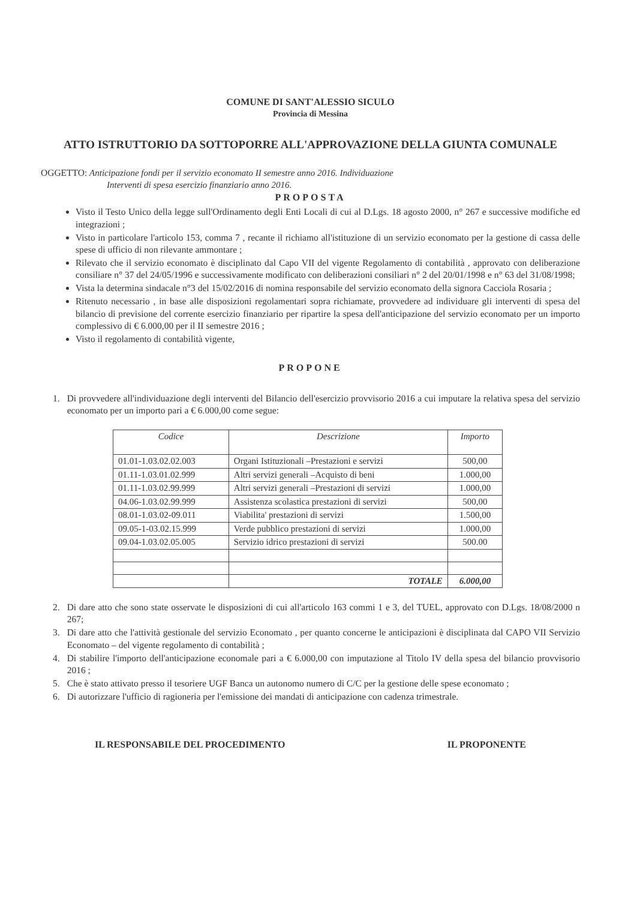COMUNE DI SANT'ALESSIO SICULO
Provincia di Messina
ATTO ISTRUTTORIO DA SOTTOPORRE ALL'APPROVAZIONE DELLA GIUNTA COMUNALE
OGGETTO: Anticipazione fondi per il servizio economato II semestre anno 2016. Individuazione
Interventi di spesa esercizio finanziario anno 2016.
PROPOSTA
Visto il Testo Unico della legge sull'Ordinamento degli Enti Locali di cui al D.Lgs. 18 agosto 2000, n° 267 e successive modifiche ed integrazioni ;
Visto in particolare l'articolo 153, comma 7 , recante il richiamo all'istituzione di un servizio economato per la gestione di cassa delle spese di ufficio di non rilevante ammontare ;
Rilevato che il servizio economato è disciplinato dal Capo VII del vigente Regolamento di contabilità , approvato con deliberazione consiliare n° 37 del 24/05/1996 e successivamente modificato con deliberazioni consiliari n° 2 del 20/01/1998 e n° 63 del 31/08/1998;
Vista la determina sindacale n°3 del 15/02/2016 di nomina responsabile del servizio economato della signora Cacciola Rosaria ;
Ritenuto necessario , in base alle disposizioni regolamentari sopra richiamate, provvedere ad individuare gli interventi di spesa del bilancio di previsione del corrente esercizio finanziario per ripartire la spesa dell'anticipazione del servizio economato per un importo complessivo di € 6.000,00 per il II semestre 2016 ;
Visto il regolamento di contabilità vigente,
PROPONE
1. Di provvedere all'individuazione degli interventi del Bilancio dell'esercizio provvisorio 2016 a cui imputare la relativa spesa del servizio economato per un importo pari a € 6.000,00 come segue:
| Codice | Descrizione | Importo |
| --- | --- | --- |
| 01.01-1.03.02.02.003 | Organi Istituzionali –Prestazioni e servizi | 500,00 |
| 01.11-1.03.01.02.999 | Altri servizi generali –Acquisto di beni | 1.000,00 |
| 01.11-1.03.02.99.999 | Altri servizi generali –Prestazioni di servizi | 1.000,00 |
| 04.06-1.03.02.99.999 | Assistenza scolastica prestazioni di servizi | 500,00 |
| 08.01-1.03.02-09.011 | Viabilita' prestazioni di servizi | 1.500,00 |
| 09.05-1-03.02.15.999 | Verde pubblico prestazioni di servizi | 1.000,00 |
| 09.04-1.03.02.05.005 | Servizio idrico prestazioni di servizi | 500.00 |
| | TOTALE | 6.000,00 |
2. Di dare atto che sono state osservate le disposizioni di cui all'articolo 163 commi 1 e 3, del TUEL, approvato con D.Lgs. 18/08/2000 n 267;
3. Di dare atto che l'attività gestionale del servizio Economato , per quanto concerne le anticipazioni è disciplinata dal CAPO VII Servizio Economato – del vigente regolamento di contabilità ;
4. Di stabilire l'importo dell'anticipazione economale pari a € 6.000,00 con imputazione al Titolo IV della spesa del bilancio provvisorio 2016 ;
5. Che è stato attivato presso il tesoriere UGF Banca un autonomo numero di C/C per la gestione delle spese economato ;
6. Di autorizzare l'ufficio di ragioneria per l'emissione dei mandati di anticipazione con cadenza trimestrale.
IL RESPONSABILE DEL PROCEDIMENTO IL PROPONENTE